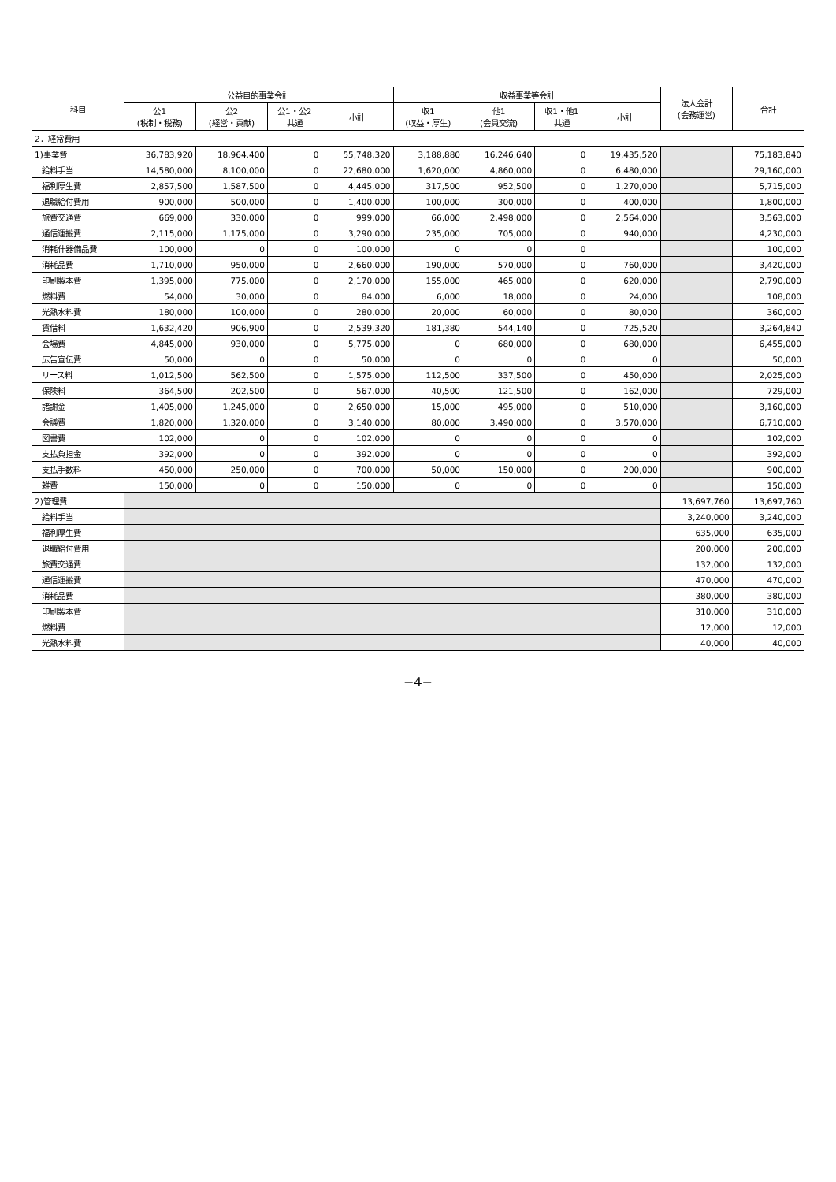| 科目 | 公益目的事業会計 | | | | 収益事業等会計 | | | | 法人会計 (会務運営) | 合計 |
| --- | --- | --- | --- | --- | --- | --- | --- | --- | --- | --- |
| | 公1 (税制・税務) | 公2 (経営・貢献) | 公1・公2 共通 | 小計 | 収1 (収益・厚生) | 他1 (会員交流) | 収1・他1 共通 | 小計 | | |
| 2．経常費用 | | | | | | | | | | |
| 1)事業費 | 36,783,920 | 18,964,400 | 0 | 55,748,320 | 3,188,880 | 16,246,640 | 0 | 19,435,520 | | 75,183,840 |
| 給料手当 | 14,580,000 | 8,100,000 | 0 | 22,680,000 | 1,620,000 | 4,860,000 | 0 | 6,480,000 | | 29,160,000 |
| 福利厚生費 | 2,857,500 | 1,587,500 | 0 | 4,445,000 | 317,500 | 952,500 | 0 | 1,270,000 | | 5,715,000 |
| 退職給付費用 | 900,000 | 500,000 | 0 | 1,400,000 | 100,000 | 300,000 | 0 | 400,000 | | 1,800,000 |
| 旅費交通費 | 669,000 | 330,000 | 0 | 999,000 | 66,000 | 2,498,000 | 0 | 2,564,000 | | 3,563,000 |
| 通信運搬費 | 2,115,000 | 1,175,000 | 0 | 3,290,000 | 235,000 | 705,000 | 0 | 940,000 | | 4,230,000 |
| 消耗什器備品費 | 100,000 | 0 | 0 | 100,000 | 0 | 0 | 0 | | | 100,000 |
| 消耗品費 | 1,710,000 | 950,000 | 0 | 2,660,000 | 190,000 | 570,000 | 0 | 760,000 | | 3,420,000 |
| 印刷製本費 | 1,395,000 | 775,000 | 0 | 2,170,000 | 155,000 | 465,000 | 0 | 620,000 | | 2,790,000 |
| 燃料費 | 54,000 | 30,000 | 0 | 84,000 | 6,000 | 18,000 | 0 | 24,000 | | 108,000 |
| 光熱水料費 | 180,000 | 100,000 | 0 | 280,000 | 20,000 | 60,000 | 0 | 80,000 | | 360,000 |
| 賃借料 | 1,632,420 | 906,900 | 0 | 2,539,320 | 181,380 | 544,140 | 0 | 725,520 | | 3,264,840 |
| 会場費 | 4,845,000 | 930,000 | 0 | 5,775,000 | 0 | 680,000 | 0 | 680,000 | | 6,455,000 |
| 広告宣伝費 | 50,000 | 0 | 0 | 50,000 | 0 | 0 | 0 | 0 | | 50,000 |
| リース料 | 1,012,500 | 562,500 | 0 | 1,575,000 | 112,500 | 337,500 | 0 | 450,000 | | 2,025,000 |
| 保険料 | 364,500 | 202,500 | 0 | 567,000 | 40,500 | 121,500 | 0 | 162,000 | | 729,000 |
| 諸謝金 | 1,405,000 | 1,245,000 | 0 | 2,650,000 | 15,000 | 495,000 | 0 | 510,000 | | 3,160,000 |
| 会議費 | 1,820,000 | 1,320,000 | 0 | 3,140,000 | 80,000 | 3,490,000 | 0 | 3,570,000 | | 6,710,000 |
| 図書費 | 102,000 | 0 | 0 | 102,000 | 0 | 0 | 0 | 0 | | 102,000 |
| 支払負担金 | 392,000 | 0 | 0 | 392,000 | 0 | 0 | 0 | 0 | | 392,000 |
| 支払手数料 | 450,000 | 250,000 | 0 | 700,000 | 50,000 | 150,000 | 0 | 200,000 | | 900,000 |
| 雑費 | 150,000 | 0 | 0 | 150,000 | 0 | 0 | 0 | 0 | | 150,000 |
| 2)管理費 | | | | | | | | | 13,697,760 | 13,697,760 |
| 給料手当 | | | | | | | | | 3,240,000 | 3,240,000 |
| 福利厚生費 | | | | | | | | | 635,000 | 635,000 |
| 退職給付費用 | | | | | | | | | 200,000 | 200,000 |
| 旅費交通費 | | | | | | | | | 132,000 | 132,000 |
| 通信運搬費 | | | | | | | | | 470,000 | 470,000 |
| 消耗品費 | | | | | | | | | 380,000 | 380,000 |
| 印刷製本費 | | | | | | | | | 310,000 | 310,000 |
| 燃料費 | | | | | | | | | 12,000 | 12,000 |
| 光熱水料費 | | | | | | | | | 40,000 | 40,000 |
−4−